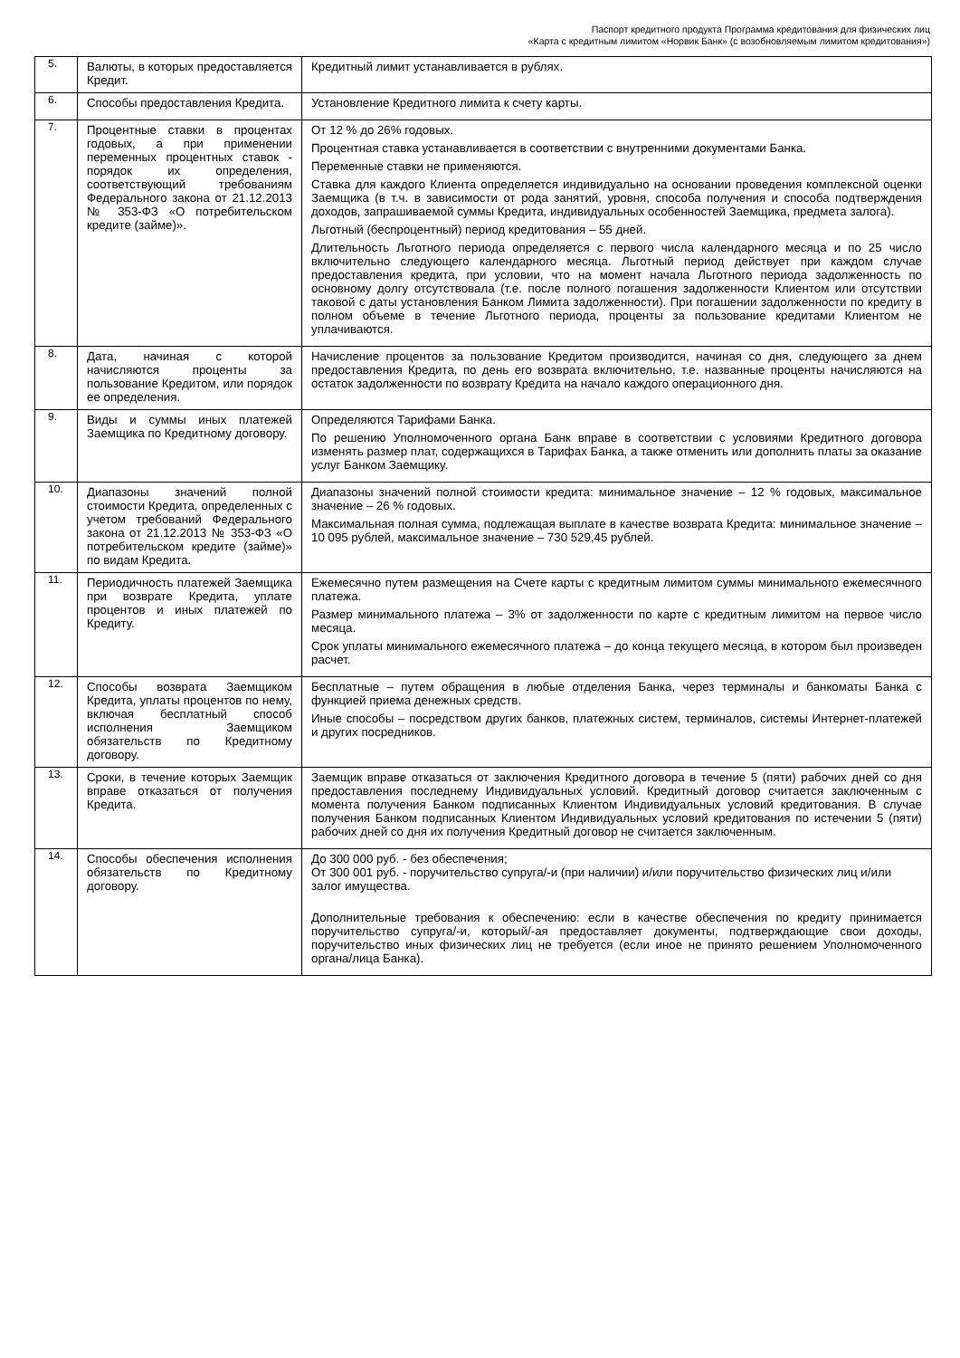Паспорт кредитного продукта Программа кредитования для физических лиц
«Карта с кредитным лимитом «Норвик Банк» (с возобновляемым лимитом кредитования»)
| 5. | Валюты, в которых предоставляется Кредит. | Кредитный лимит устанавливается в рублях. |
| 6. | Способы предоставления Кредита. | Установление Кредитного лимита к счету карты. |
| 7. | Процентные ставки в процентах годовых, а при применении переменных процентных ставок - порядок их определения, соответствующий требованиям Федерального закона от 21.12.2013 № 353-ФЗ «О потребительском кредите (займе)». | От 12 % до 26% годовых. Процентная ставка устанавливается в соответствии с внутренними документами Банка. Переменные ставки не применяются. Ставка для каждого Клиента определяется индивидуально на основании проведения комплексной оценки Заемщика (в т.ч. в зависимости от рода занятий, уровня, способа получения и способа подтверждения доходов, запрашиваемой суммы Кредита, индивидуальных особенностей Заемщика, предмета залога). Льготный (беспроцентный) период кредитования – 55 дней. Длительность Льготного периода определяется с первого числа календарного месяца и по 25 число включительно следующего календарного месяца. Льготный период действует при каждом случае предоставления кредита, при условии, что на момент начала Льготного периода задолженность по основному долгу отсутствовала (т.е. после полного погашения задолженности Клиентом или отсутствии таковой с даты установления Банком Лимита задолженности). При погашении задолженности по кредиту в полном объеме в течение Льготного периода, проценты за пользование кредитами Клиентом не уплачиваются. |
| 8. | Дата, начиная с которой начисляются проценты за пользование Кредитом, или порядок ее определения. | Начисление процентов за пользование Кредитом производится, начиная со дня, следующего за днем предоставления Кредита, по день его возврата включительно, т.е. названные проценты начисляются на остаток задолженности по возврату Кредита на начало каждого операционного дня. |
| 9. | Виды и суммы иных платежей Заемщика по Кредитному договору. | Определяются Тарифами Банка. По решению Уполномоченного органа Банк вправе в соответствии с условиями Кредитного договора изменять размер плат, содержащихся в Тарифах Банка, а также отменить или дополнить платы за оказание услуг Банком Заемщику. |
| 10. | Диапазоны значений полной стоимости Кредита, определенных с учетом требований Федерального закона от 21.12.2013 № 353-ФЗ «О потребительском кредите (займе)» по видам Кредита. | Диапазоны значений полной стоимости кредита: минимальное значение – 12 % годовых, максимальное значение – 26 % годовых. Максимальная полная сумма, подлежащая выплате в качестве возврата Кредита: минимальное значение – 10 095 рублей, максимальное значение – 730 529,45 рублей. |
| 11. | Периодичность платежей Заемщика при возврате Кредита, уплате процентов и иных платежей по Кредиту. | Ежемесячно путем размещения на Счете карты с кредитным лимитом суммы минимального ежемесячного платежа. Размер минимального платежа – 3% от задолженности по карте с кредитным лимитом на первое число месяца. Срок уплаты минимального ежемесячного платежа – до конца текущего месяца, в котором был произведен расчет. |
| 12. | Способы возврата Заемщиком Кредита, уплаты процентов по нему, включая бесплатный способ исполнения Заемщиком обязательств по Кредитному договору. | Бесплатные – путем обращения в любые отделения Банка, через терминалы и банкоматы Банка с функцией приема денежных средств. Иные способы – посредством других банков, платежных систем, терминалов, системы Интернет-платежей и других посредников. |
| 13. | Сроки, в течение которых Заемщик вправе отказаться от получения Кредита. | Заемщик вправе отказаться от заключения Кредитного договора в течение 5 (пяти) рабочих дней со дня предоставления последнему Индивидуальных условий. Кредитный договор считается заключенным с момента получения Банком подписанных Клиентом Индивидуальных условий кредитования. В случае получения Банком подписанных Клиентом Индивидуальных условий кредитования по истечении 5 (пяти) рабочих дней со дня их получения Кредитный договор не считается заключенным. |
| 14. | Способы обеспечения исполнения обязательств по Кредитному договору. | До 300 000 руб. - без обеспечения; От 300 001 руб. - поручительство супруга/-и (при наличии) и/или поручительство физических лиц и/или залог имущества. Дополнительные требования к обеспечению: если в качестве обеспечения по кредиту принимается поручительство супруга/-и, который/-ая предоставляет документы, подтверждающие свои доходы, поручительство иных физических лиц не требуется (если иное не принято решением Уполномоченного органа/лица Банка). |